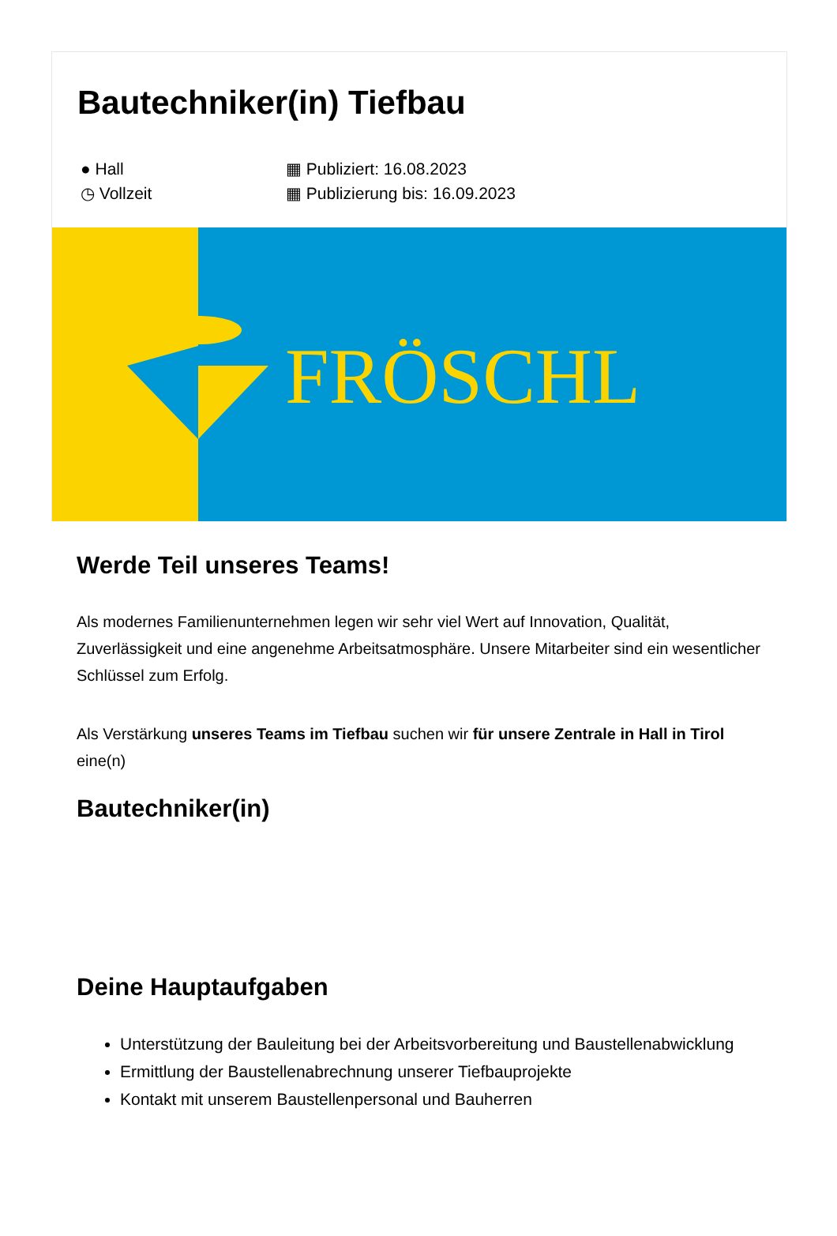Bautechniker(in) Tiefbau
● Hall
◷ Vollzeit
▦ Publiziert: 16.08.2023
▦ Publizierung bis: 16.09.2023
FRÖSCHL
Werde Teil unseres Teams!
Als modernes Familienunternehmen legen wir sehr viel Wert auf Innovation, Qualität, Zuverlässigkeit und eine angenehme Arbeitsatmosphäre. Unsere Mitarbeiter sind ein wesentlicher Schlüssel zum Erfolg.
Als Verstärkung unseres Teams im Tiefbau suchen wir für unsere Zentrale in Hall in Tirol eine(n)
Bautechniker(in)
Deine Hauptaufgaben
Unterstützung der Bauleitung bei der Arbeitsvorbereitung und Baustellenabwicklung
Ermittlung der Baustellenabrechnung unserer Tiefbauprojekte
Kontakt mit unserem Baustellenpersonal und Bauherren